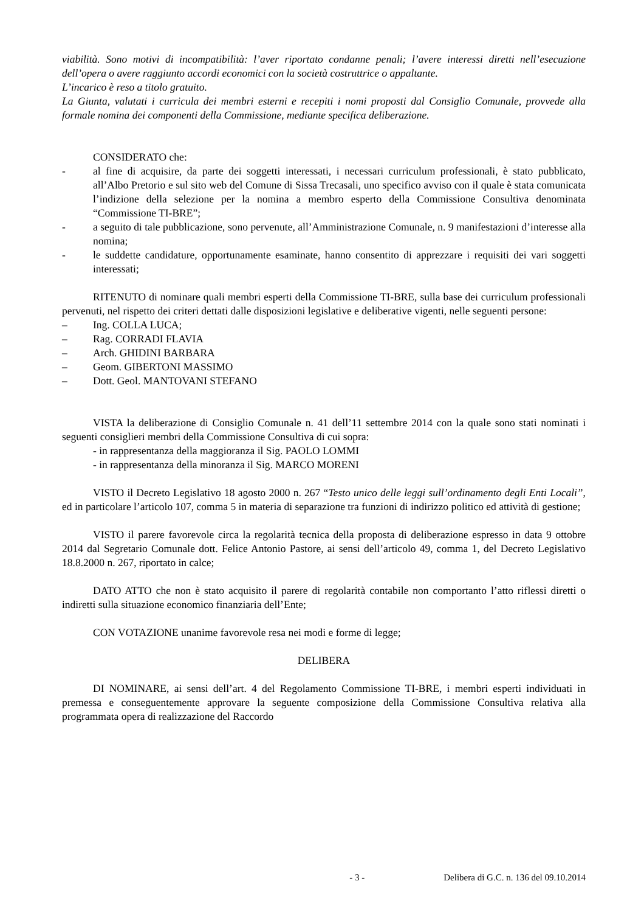viabilità. Sono motivi di incompatibilità: l’aver riportato condanne penali; l’avere interessi diretti nell’esecuzione dell’opera o avere raggiunto accordi economici con la società costruttrice o appaltante.
L’incarico è reso a titolo gratuito.
La Giunta, valutati i curricula dei membri esterni e recepiti i nomi proposti dal Consiglio Comunale, provvede alla formale nomina dei componenti della Commissione, mediante specifica deliberazione.
CONSIDERATO che:
- al fine di acquisire, da parte dei soggetti interessati, i necessari curriculum professionali, è stato pubblicato, all’Albo Pretorio e sul sito web del Comune di Sissa Trecasali, uno specifico avviso con il quale è stata comunicata l’indizione della selezione per la nomina a membro esperto della Commissione Consultiva denominata “Commissione TI-BRE”;
- a seguito di tale pubblicazione, sono pervenute, all’Amministrazione Comunale, n. 9 manifestazioni d’interesse alla nomina;
- le suddette candidature, opportunamente esaminate, hanno consentito di apprezzare i requisiti dei vari soggetti interessati;
RITENUTO di nominare quali membri esperti della Commissione TI-BRE, sulla base dei curriculum professionali pervenuti, nel rispetto dei criteri dettati dalle disposizioni legislative e deliberative vigenti, nelle seguenti persone:
– Ing. COLLA LUCA;
– Rag. CORRADI FLAVIA
– Arch. GHIDINI BARBARA
– Geom. GIBERTONI MASSIMO
– Dott. Geol. MANTOVANI STEFANO
VISTA la deliberazione di Consiglio Comunale n. 41 dell’11 settembre 2014 con la quale sono stati nominati i seguenti consiglieri membri della Commissione Consultiva di cui sopra:
- in rappresentanza della maggioranza il Sig. PAOLO LOMMI
- in rappresentanza della minoranza il Sig. MARCO MORENI
VISTO il Decreto Legislativo 18 agosto 2000 n. 267 “Testo unico delle leggi sull’ordinamento degli Enti Locali”, ed in particolare l’articolo 107, comma 5 in materia di separazione tra funzioni di indirizzo politico ed attività di gestione;
VISTO il parere favorevole circa la regolarità tecnica della proposta di deliberazione espresso in data 9 ottobre 2014 dal Segretario Comunale dott. Felice Antonio Pastore, ai sensi dell’articolo 49, comma 1, del Decreto Legislativo 18.8.2000 n. 267, riportato in calce;
DATO ATTO che non è stato acquisito il parere di regolarità contabile non comportanto l’atto riflessi diretti o indiretti sulla situazione economico finanziaria dell’Ente;
CON VOTAZIONE unanime favorevole resa nei modi e forme di legge;
DELIBERA
DI NOMINARE, ai sensi dell’art. 4 del Regolamento Commissione TI-BRE, i membri esperti individuati in premessa e conseguentemente approvare la seguente composizione della Commissione Consultiva relativa alla programmata opera di realizzazione del Raccordo
- 3 - Delibera di G.C. n. 136 del 09.10.2014